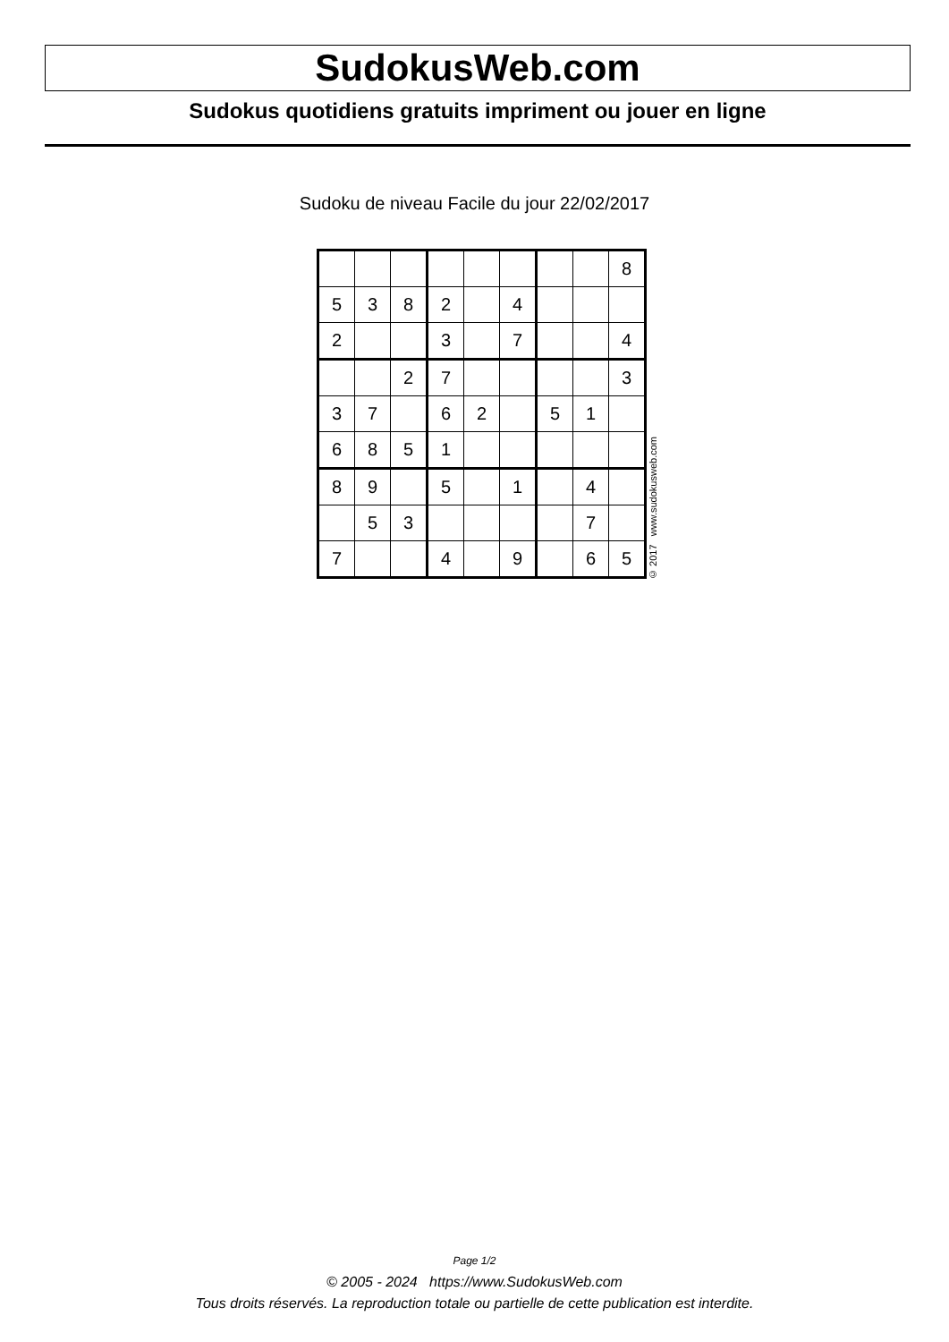SudokusWeb.com
Sudokus quotidiens gratuits impriment ou jouer en ligne
Sudoku de niveau Facile du jour 22/02/2017
| | | | | | | | | 8 |
| 5 | 3 | 8 | 2 | | 4 | | | |
| 2 | | | 3 | | 7 | | | 4 |
| | | 2 | 7 | | | | | 3 |
| 3 | 7 | | 6 | 2 | | 5 | 1 | |
| 6 | 8 | 5 | 1 | | | | | |
| 8 | 9 | | 5 | | 1 | | 4 | |
| | 5 | 3 | | | | | 7 | |
| 7 | | | 4 | | 9 | | 6 | 5 |
© 2017 www.sudokusweb.com
Page 1/2
© 2005 - 2024 https://www.SudokusWeb.com
Tous droits réservés. La reproduction totale ou partielle de cette publication est interdite.